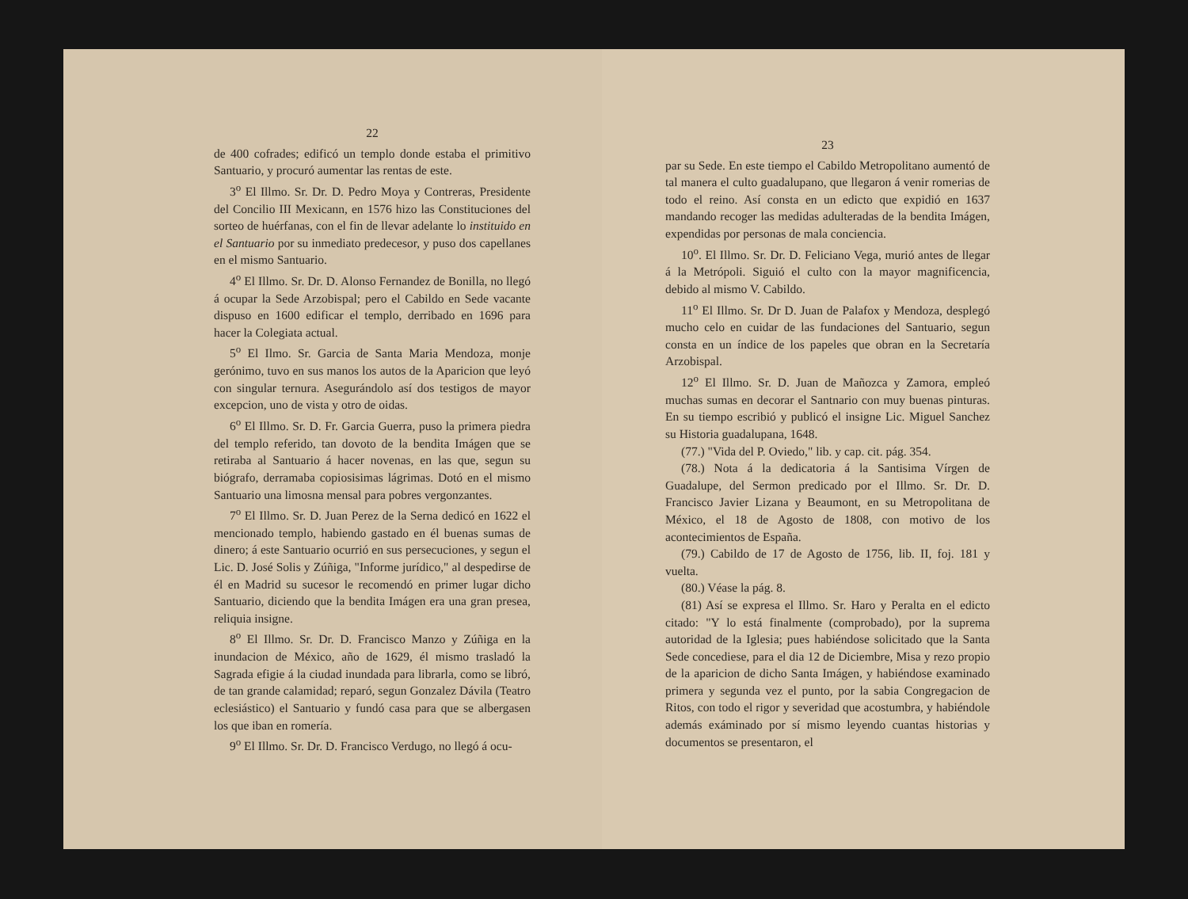22
de 400 cofrades; edificó un templo donde estaba el primitivo Santuario, y procuró aumentar las rentas de este.
3<sup>o</sup> El Illmo. Sr. Dr. D. Pedro Moya y Contreras, Presidente del Concilio III Mexicann, en 1576 hizo las Constituciones del sorteo de huérfanas, con el fin de llevar adelante lo instituido en el Santuario por su inmediato predecesor, y puso dos capellanes en el mismo Santuario.
4<sup>o</sup> El Illmo. Sr. Dr. D. Alonso Fernandez de Bonilla, no llegó á ocupar la Sede Arzobispal; pero el Cabildo en Sede vacante dispuso en 1600 edificar el templo, derribado en 1696 para hacer la Colegiata actual.
5<sup>o</sup> El Ilmo. Sr. Garcia de Santa Maria Mendoza, monje gerónimo, tuvo en sus manos los autos de la Aparicion que leyó con singular ternura. Asegurándolo así dos testigos de mayor excepcion, uno de vista y otro de oidas.
6<sup>o</sup> El Illmo. Sr. D. Fr. Garcia Guerra, puso la primera piedra del templo referido, tan dovoto de la bendita Imágen que se retiraba al Santuario á hacer novenas, en las que, segun su biógrafo, derramaba copiosisimas lágrimas. Dotó en el mismo Santuario una limosna mensal para pobres vergonzantes.
7<sup>o</sup> El Illmo. Sr. D. Juan Perez de la Serna dedicó en 1622 el mencionado templo, habiendo gastado en él buenas sumas de dinero; á este Santuario ocurrió en sus persecuciones, y segun el Lic. D. José Solis y Zúñiga, "Informe jurídico," al despedirse de él en Madrid su sucesor le recomendó en primer lugar dicho Santuario, diciendo que la bendita Imágen era una gran presea, reliquia insigne.
8<sup>o</sup> El Illmo. Sr. Dr. D. Francisco Manzo y Zúñiga en la inundacion de México, año de 1629, él mismo trasladó la Sagrada efigie á la ciudad inundada para librarla, como se libró, de tan grande calamidad; reparó, segun Gonzalez Dávila (Teatro eclesiástico) el Santuario y fundó casa para que se albergasen los que iban en romería.
9<sup>o</sup> El Illmo. Sr. Dr. D. Francisco Verdugo, no llegó á ocu-
23
par su Sede. En este tiempo el Cabildo Metropolitano aumentó de tal manera el culto guadalupano, que llegaron á venir romerias de todo el reino. Así consta en un edicto que expidió en 1637 mandando recoger las medidas adulteradas de la bendita Imágen, expendidas por personas de mala conciencia.
10<sup>o</sup>. El Illmo. Sr. Dr. D. Feliciano Vega, murió antes de llegar á la Metrópoli. Siguió el culto con la mayor magnificencia, debido al mismo V. Cabildo.
11<sup>o</sup> El Illmo. Sr. Dr D. Juan de Palafox y Mendoza, desplegó mucho celo en cuidar de las fundaciones del Santuario, segun consta en un índice de los papeles que obran en la Secretaría Arzobispal.
12<sup>o</sup> El Illmo. Sr. D. Juan de Mañozca y Zamora, empleó muchas sumas en decorar el Santnario con muy buenas pinturas. En su tiempo escribió y publicó el insigne Lic. Miguel Sanchez su Historia guadalupana, 1648.
(77.) "Vida del P. Oviedo," lib. y cap. cit. pág. 354.
(78.) Nota á la dedicatoria á la Santisima Vírgen de Guadalupe, del Sermon predicado por el Illmo. Sr. Dr. D. Francisco Javier Lizana y Beaumont, en su Metropolitana de México, el 18 de Agosto de 1808, con motivo de los acontecimientos de España.
(79.) Cabildo de 17 de Agosto de 1756, lib. II, foj. 181 y vuelta.
(80.) Véase la pág. 8.
(81) Así se expresa el Illmo. Sr. Haro y Peralta en el edicto citado: "Y lo está finalmente (comprobado), por la suprema autoridad de la Iglesia; pues habiéndose solicitado que la Santa Sede concediese, para el dia 12 de Diciembre, Misa y rezo propio de la aparicion de dicho Santa Imágen, y habiéndose examinado primera y segunda vez el punto, por la sabia Congregacion de Ritos, con todo el rigor y severidad que acostumbra, y habiéndole además exáminado por sí mismo leyendo cuantas historias y documentos se presentaron, el